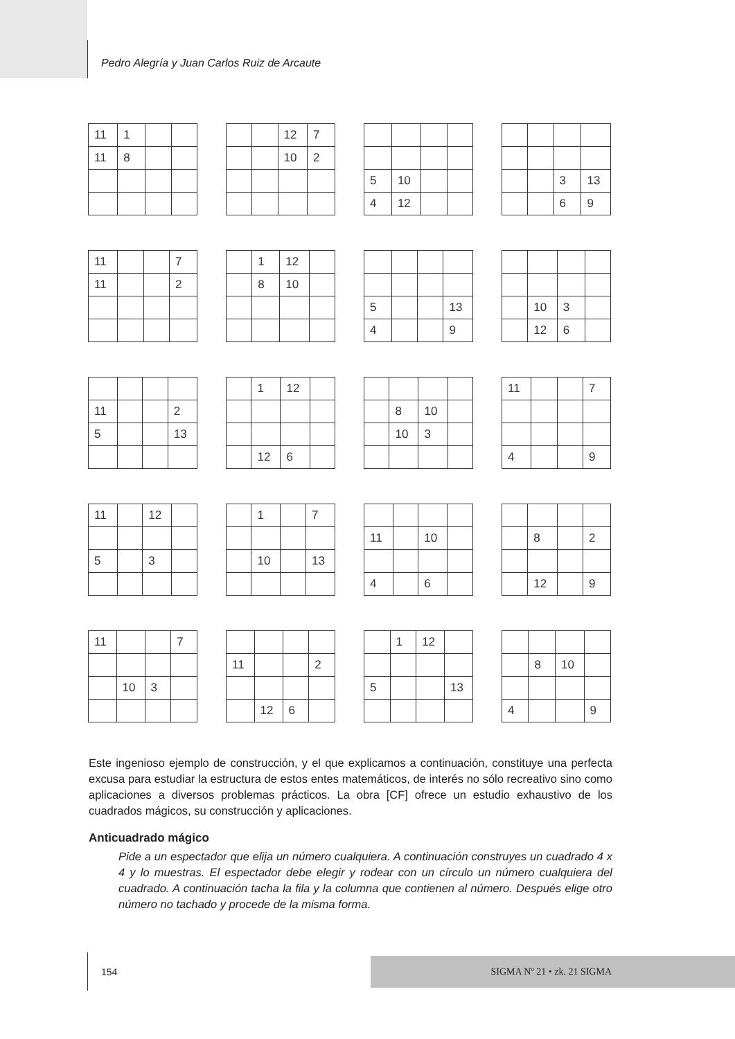Pedro Alegría y Juan Carlos Ruiz de Arcaute
| 11 | 1 | | |
| 11 | 8 | | |
| | | 12 | 7 |
| | | 10 | 2 |
| 5 | 10 | | |
| 4 | 12 | | |
| | | 3 | 13 |
| | | 6 | 9 |
| 11 | | | 7 |
| 11 | | | 2 |
| | 1 | 12 | |
| | 8 | 10 | |
| 5 | | | 13 |
| 4 | | | 9 |
| | 10 | 3 | |
| | 12 | 6 | |
| 11 | | | 2 |
| 5 | | | 13 |
| | 1 | 12 | |
| | 12 | 6 | |
| | 8 | 10 | |
| | 10 | 3 | |
| 11 | | | 7 |
| 4 | | | 9 |
| 11 | | 12 | |
| 5 | | 3 | |
| | 1 | | 7 |
| | 10 | | 13 |
| 11 | | 10 | |
| 4 | | 6 | |
| | 8 | | 2 |
| | 12 | | 9 |
| 11 | | | 7 |
| | 10 | 3 | |
| 11 | | | 2 |
| | 12 | 6 | |
| | 1 | 12 | |
| 5 | | | 13 |
| | 8 | 10 | |
| 4 | | | 9 |
Este ingenioso ejemplo de construcción, y el que explicamos a continuación, constituye una perfecta excusa para estudiar la estructura de estos entes matemáticos, de interés no sólo recreativo sino como aplicaciones a diversos problemas prácticos. La obra [CF] ofrece un estudio exhaustivo de los cuadrados mágicos, su construcción y aplicaciones.
Anticuadrado mágico
Pide a un espectador que elija un número cualquiera. A continuación construyes un cuadrado 4 x 4 y lo muestras. El espectador debe elegir y rodear con un círculo un número cualquiera del cuadrado. A continuación tacha la fila y la columna que contienen al número. Después elige otro número no tachado y procede de la misma forma.
154
SIGMA Nº 21 • zk. 21 SIGMA